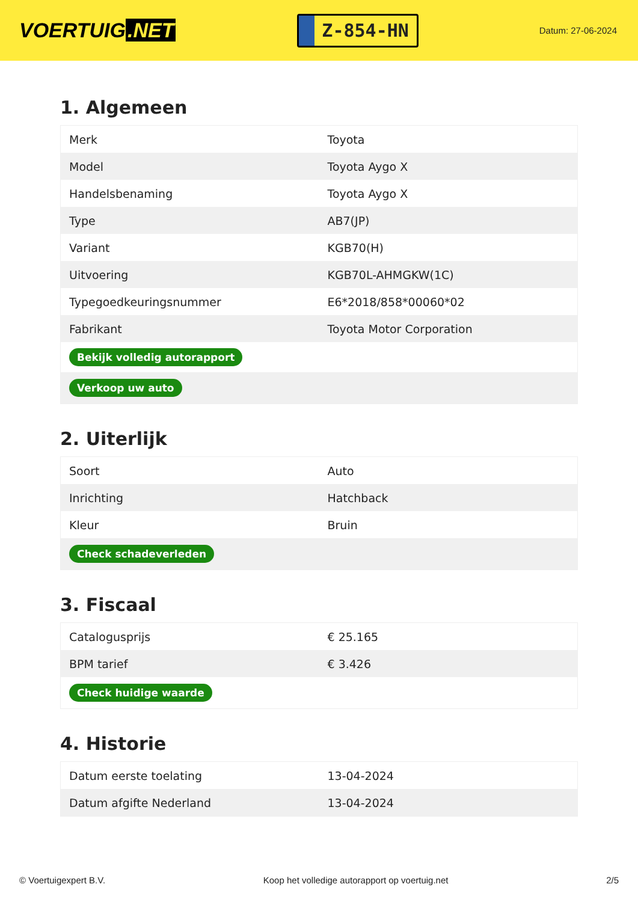VOERTUIG.NET
Z-854-HN
Datum: 27-06-2024
1. Algemeen
| Merk | Toyota |
| Model | Toyota Aygo X |
| Handelsbenaming | Toyota Aygo X |
| Type | AB7(JP) |
| Variant | KGB70(H) |
| Uitvoering | KGB70L-AHMGKW(1C) |
| Typegoedkeuringsnummer | E6*2018/858*00060*02 |
| Fabrikant | Toyota Motor Corporation |
| Bekijk volledig autorapport | |
| Verkoop uw auto | |
2. Uiterlijk
| Soort | Auto |
| Inrichting | Hatchback |
| Kleur | Bruin |
| Check schadeverleden | |
3. Fiscaal
| Catalogusprijs | € 25.165 |
| BPM tarief | € 3.426 |
| Check huidige waarde | |
4. Historie
| Datum eerste toelating | 13-04-2024 |
| Datum afgifte Nederland | 13-04-2024 |
© Voertuigexpert B.V. Koop het volledige autorapport op voertuig.net 2/5